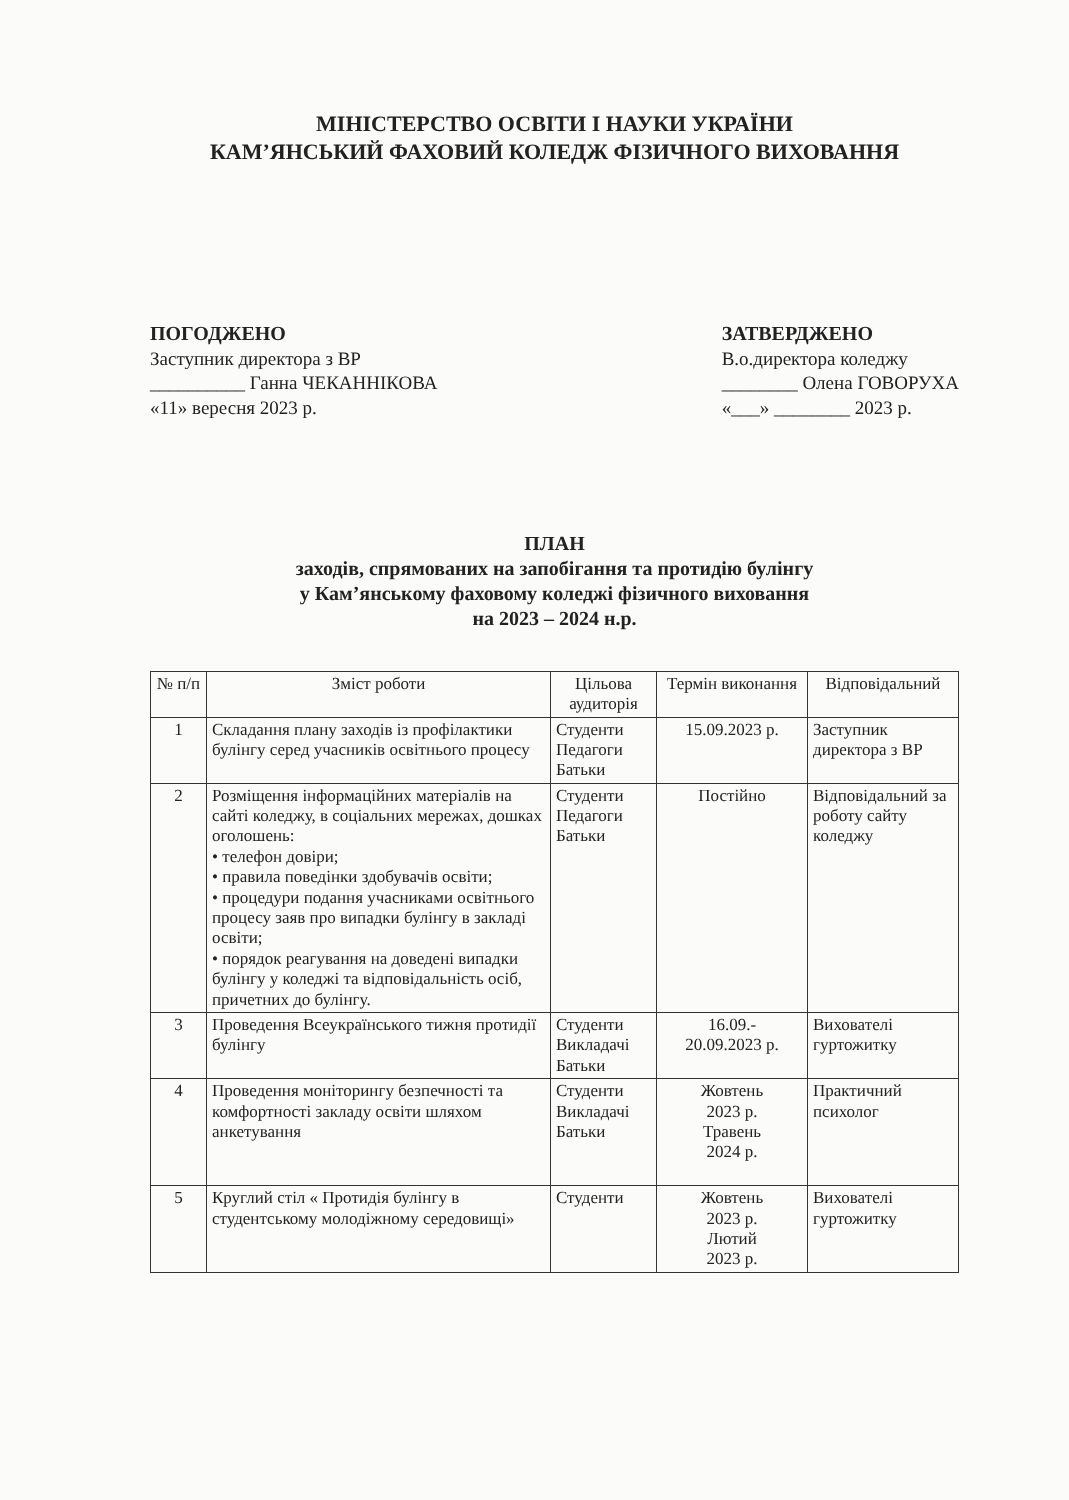МІНІСТЕРСТВО ОСВІТИ І НАУКИ УКРАЇНИ
КАМ’ЯНСЬКИЙ ФАХОВИЙ КОЛЕДЖ ФІЗИЧНОГО ВИХОВАННЯ
ПОГОДЖЕНО
Заступник директора з ВР
__________ Ганна ЧЕКАННІКОВА
«11» вересня 2023 р.
ЗАТВЕРДЖЕНО
В.о.директора коледжу
________ Олена ГОВОРУХА
«___» ________ 2023 р.
ПЛАН
заходів, спрямованих на запобігання та протидію булінгу
у Кам’янському фаховому коледжі фізичного виховання
на 2023 – 2024 н.р.
| № п/п | Зміст роботи | Цільова аудиторія | Термін виконання | Відповідальний |
| --- | --- | --- | --- | --- |
| 1 | Складання плану заходів із профілактики булінгу серед учасників освітнього процесу | Студенти Педагоги Батьки | 15.09.2023 р. | Заступник директора з ВР |
| 2 | Розміщення інформаційних матеріалів на сайті коледжу, в соціальних мережах, дошках оголошень: • телефон довіри; • правила поведінки здобувачів освіти; • процедури подання учасниками освітнього процесу заяв про випадки булінгу в закладі освіти; • порядок реагування на доведені випадки булінгу у коледжі та відповідальність осіб, причетних до булінгу. | Студенти Педагоги Батьки | Постійно | Відповідальний за роботу сайту коледжу |
| 3 | Проведення Всеукраїнського тижня протидії булінгу | Студенти Викладачі Батьки | 16.09.- 20.09.2023 р. | Вихователі гуртожитку |
| 4 | Проведення моніторингу безпечності та комфортності закладу освіти шляхом анкетування | Студенти Викладачі Батьки | Жовтень 2023 р. Травень 2024 р. | Практичний психолог |
| 5 | Круглий стіл « Протидія булінгу в студентському молодіжному середовищі» | Студенти | Жовтень 2023 р. Лютий 2023 р. | Вихователі гуртожитку |